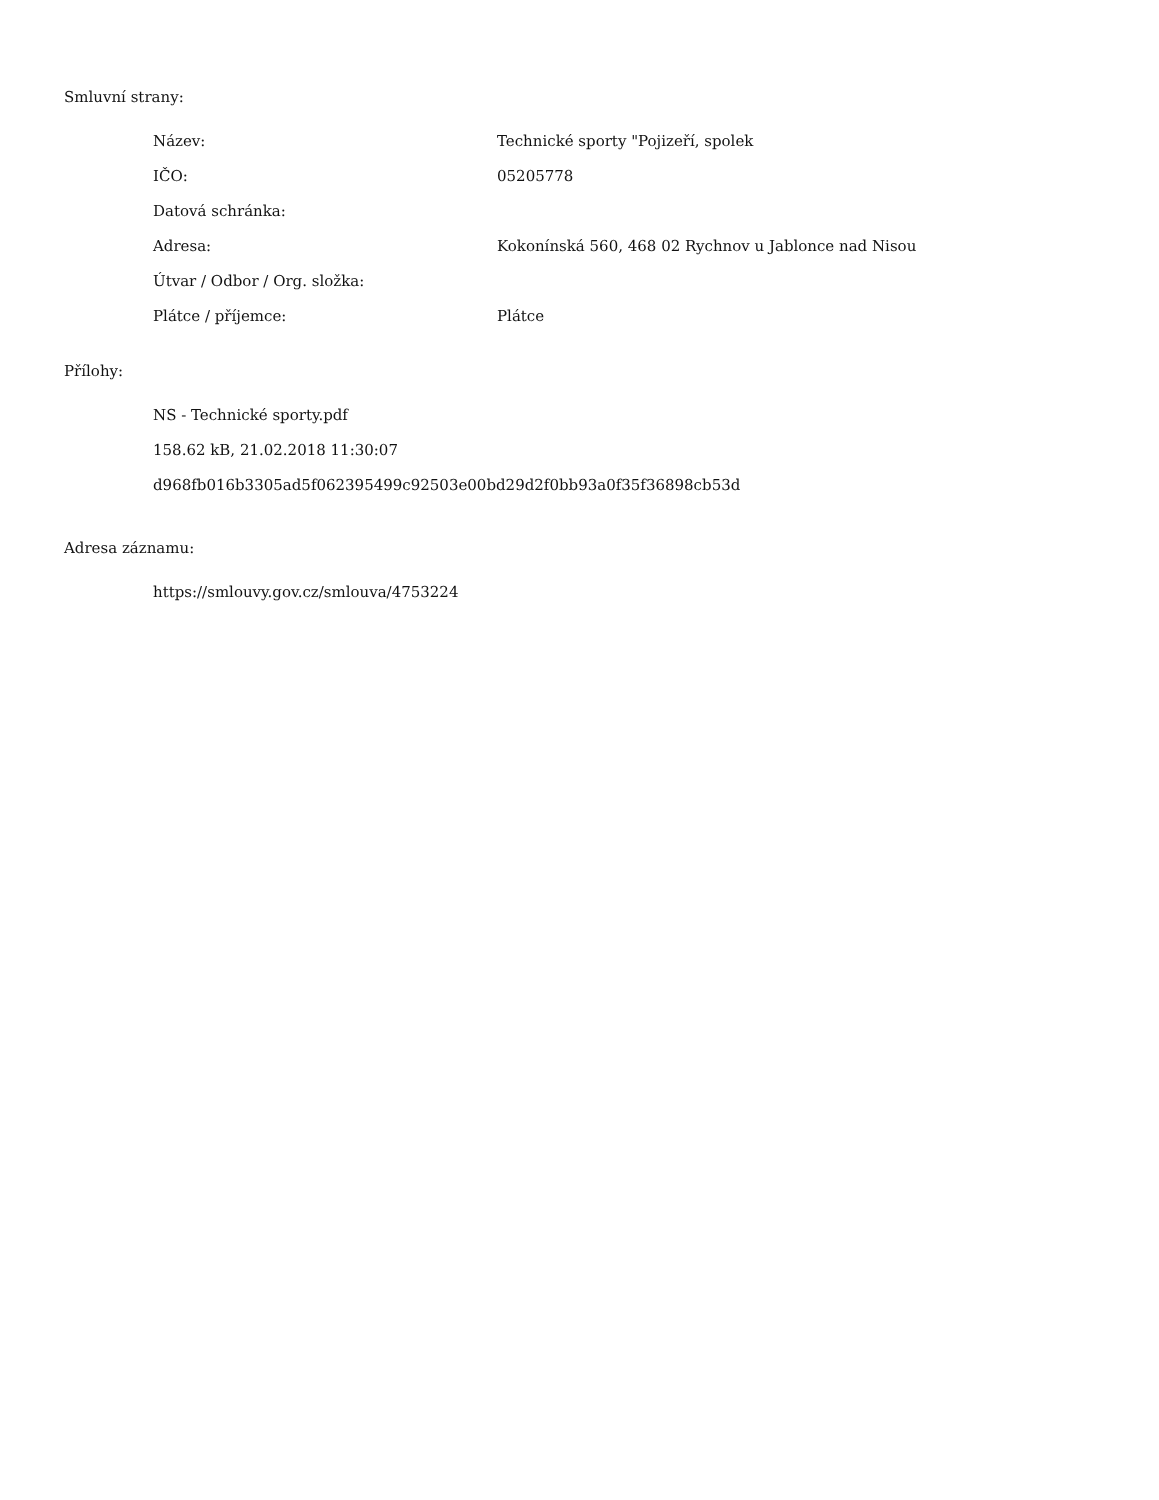Smluvní strany:
| Název: | Technické sporty "Pojizeří, spolek |
| IČO: | 05205778 |
| Datová schránka: | |
| Adresa: | Kokonínská 560, 468 02 Rychnov u Jablonce nad Nisou |
| Útvar / Odbor / Org. složka: | |
| Plátce / příjemce: | Plátce |
Přílohy:
NS - Technické sporty.pdf
158.62 kB, 21.02.2018 11:30:07
d968fb016b3305ad5f062395499c92503e00bd29d2f0bb93a0f35f36898cb53d
Adresa záznamu:
https://smlouvy.gov.cz/smlouva/4753224